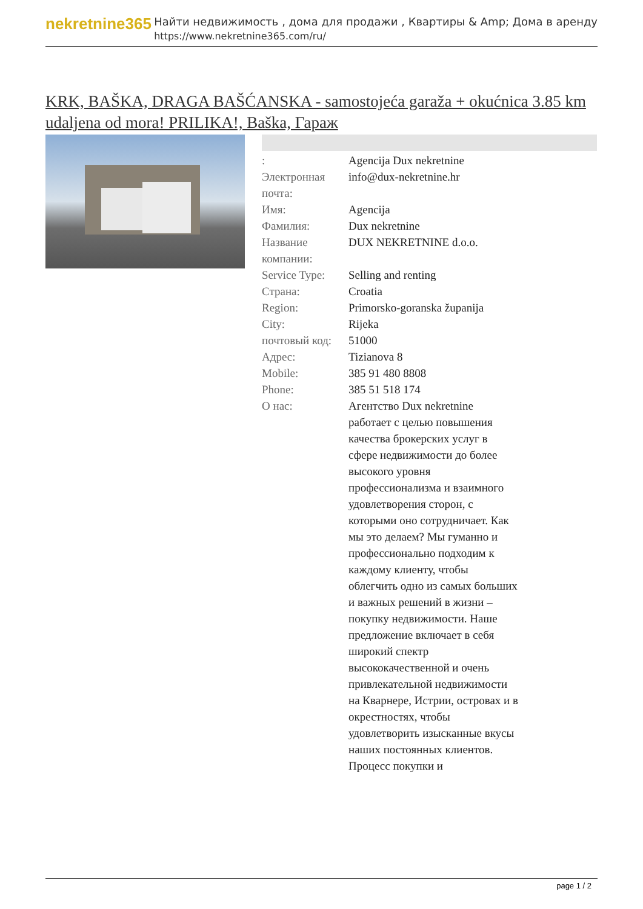nekretnine365
Найти недвижимость , дома для продажи , Квартиры & Amp; Дома в аренду
https://www.nekretnine365.com/ru/
KRK, BAŠKA, DRAGA BAŠĆANSKA - samostojeća garaža + okućnica 3.85 km udaljena od mora! PRILIKA!, Baška, Гараж
| : | Agencija Dux nekretnine |
| Электронная почта: | info@dux-nekretnine.hr |
| Имя: | Agencija |
| Фамилия: | Dux nekretnine |
| Название компании: | DUX NEKRETNINE d.o.o. |
| Service Type: | Selling and renting |
| Страна: | Croatia |
| Region: | Primorsko-goranska županija |
| City: | Rijeka |
| почтовый код: | 51000 |
| Адрес: | Tizianova 8 |
| Mobile: | 385 91 480 8808 |
| Phone: | 385 51 518 174 |
| О нас: | Агентство Dux nekretnine работает с целью повышения качества брокерских услуг в сфере недвижимости до более высокого уровня профессионализма и взаимного удовлетворения сторон, с которыми оно сотрудничает. Как мы это делаем? Мы гуманно и профессионально подходим к каждому клиенту, чтобы облегчить одно из самых больших и важных решений в жизни – покупку недвижимости. Наше предложение включает в себя широкий спектр высококачественной и очень привлекательной недвижимости на Кварнере, Истрии, островах и в окрестностях, чтобы удовлетворить изысканные вкусы наших постоянных клиентов. Процесс покупки и |
page 1 / 2